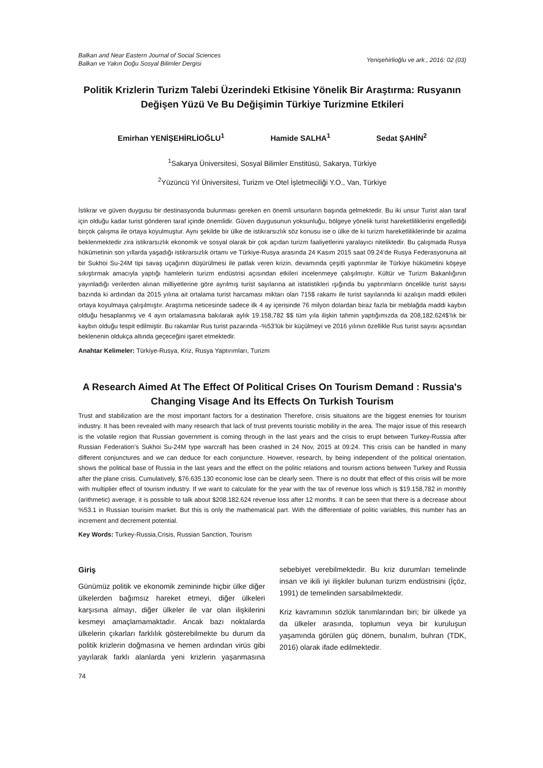Balkan and Near Eastern Journal of Social Sciences
Balkan ve Yakın Doğu Sosyal Bilimler Dergisi
Yenişehirlioğlu ve ark., 2016: 02 (03)
Politik Krizlerin Turizm Talebi Üzerindeki Etkisine Yönelik Bir Araştırma: Rusyanın Değişen Yüzü Ve Bu Değişimin Türkiye Turizmine Etkileri
Emirhan YENİŞEHİRLİOĞLU<sup>1</sup> Hamide SALHA<sup>1</sup> Sedat ŞAHİN<sup>2</sup>
<sup>1</sup> Sakarya Üniversitesi, Sosyal Bilimler Enstitüsü, Sakarya, Türkiye
<sup>2</sup> Yüzüncü Yıl Üniversitesi, Turizm ve Otel İşletmeciliği Y.O., Van, Türkiye
İstikrar ve güven duygusu bir destinasyonda bulunması gereken en önemli unsurların başında gelmektedir. Bu iki unsur Turist alan taraf için olduğu kadar turist gönderen taraf içinde önemlidir. Güven duygusunun yoksunluğu, bölgeye yönelik turist hareketliliklerini engellediği birçok çalışma ile ortaya koyulmuştur. Aynı şekilde bir ülke de istikrarsızlık söz konusu ise o ülke de ki turizm hareketliliklerinde bir azalma beklenmektedir zira istikrarsızlık ekonomik ve sosyal olarak bir çok açıdan turizm faaliyetlerini yaralayıcı niteliktedir. Bu çalışmada Rusya hükümetinin son yıllarda yaşadığı istikrarsızlık ortamı ve Türkiye-Rusya arasında 24 Kasım 2015 saat 09.24’de Rusya Federasyonuna ait bir Sukhoi Su-24M tipi savaş uçağının düşürülmesi ile patlak veren krizin, devamında çeşitli yaptırımlar ile Türkiye hükümetini köşeye sıkıştırmak amacıyla yaptığı hamlelerin turizm endüstrisi açısından etkileri incelenmeye çalışılmıştır. Kültür ve Turizm Bakanlığının yayınladığı verilerden alınan milliyetlerine göre ayrılmış turist sayılarına ait istatistikleri ışığında bu yaptırımların öncelikle turist sayısı bazında ki ardından da 2015 yılına ait ortalama turist harcaması miktarı olan 715$ rakamı ile turist sayılarında ki azalışın maddi etkileri ortaya koyulmaya çalışılmıştır. Araştırma neticesinde sadece ilk 4 ay içerisinde 76 milyon dolardan biraz fazla bir meblağda maddi kaybın olduğu hesaplanmış ve 4 ayın ortalamasına bakılarak aylık 19.158,782 $$ tüm yıla ilişkin tahmin yaptığımızda da 208,182,624$’lık bir kaybın olduğu tespit edilmiştir. Bu rakamlar Rus turist pazarında -%53’lük bir küçülmeyi ve 2016 yılının özellikle Rus turist sayısı açısından beklenenin oldukça altında geçeceğini işaret etmektedir.
Anahtar Kelimeler: Türkiye-Rusya, Kriz, Rusya Yaptırımları, Turizm
A Research Aimed At The Effect Of Political Crises On Tourism Demand : Russia's Changing Visage And İts Effects On Turkish Tourism
Trust and stabilization are the most important factors for a destination Therefore, crisis situaitons are the biggest enemies for tourism industry. It has been revealed with many research that lack of trust prevents touristic mobility in the area. The major issue of this research is the volatile region that Russian government is coming through in the last years and the crisis to erupt between Turkey-Russia after Russian Federation’s Sukhoi Su-24M type warcraft has been crashed in 24 Nov, 2015 at 09:24. This crisis can be handled in many different conjunctures and we can deduce for each conjuncture. However, research, by being independent of the political orientation, shows the political base of Russia in the last years and the effect on the politic relations and tourism actions between Turkey and Russia after the plane crisis. Cumulatively, $76.635.130 economic lose can be clearly seen. There is no doubt that effect of this crisis will be more with multiplier effect of tourism industry. If we want to calculate for the year with the tax of revenue loss which is $19.158,782 in monthly (arithmetic) average, it is possible to talk about $208.182.624 revenue loss after 12 months. It can be seen that there is a decrease about %53.1 in Russian tourisim market. But this is only the mathematical part. With the differentiate of politic variables, this number has an increment and decrement potential.
Key Words: Turkey-Russia,Crisis, Russian Sanction, Tourism
Giriş
Günümüz politik ve ekonomik zemininde hiçbir ülke diğer ülkelerden bağımsız hareket etmeyi, diğer ülkeleri karşısına almayı, diğer ülkeler ile var olan ilişkilerini kesmeyi amaçlamamaktadır. Ancak bazı noktalarda ülkelerin çıkarları farklılık gösterebilmekte bu durum da politik krizlerin doğmasına ve hemen ardından virüs gibi yayılarak farklı alanlarda yeni krizlerin yaşanmasına sebebiyet verebilmektedir. Bu kriz durumları temelinde insan ve ikili iyi ilişkiler bulunan turizm endüstrisini (İçöz, 1991) de temelinden sarsabilmektedir.
Kriz kavramının sözlük tanımlarından biri; bir ülkede ya da ülkeler arasında, toplumun veya bir kuruluşun yaşamında görülen güç dönem, bunalım, buhran (TDK, 2016) olarak ifade edilmektedir.
74